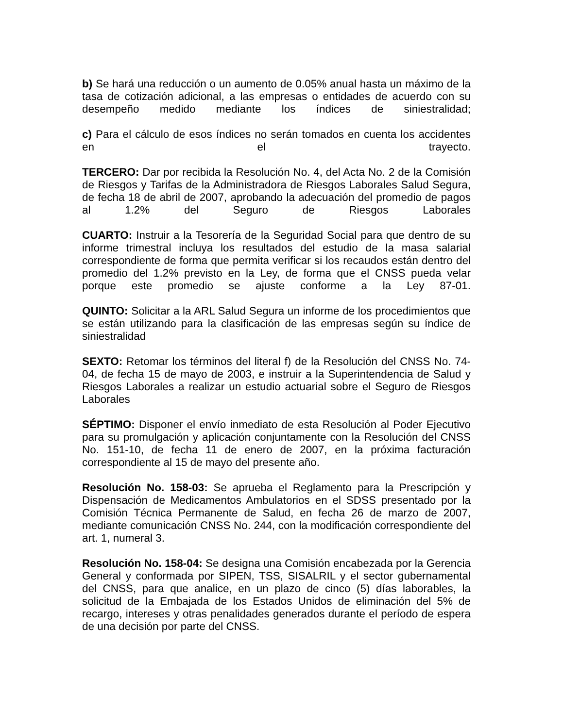b) Se hará una reducción o un aumento de 0.05% anual hasta un máximo de la tasa de cotización adicional, a las empresas o entidades de acuerdo con su desempeño medido mediante los índices de siniestralidad;
c) Para el cálculo de esos índices no serán tomados en cuenta los accidentes en el trayecto.
TERCERO: Dar por recibida la Resolución No. 4, del Acta No. 2 de la Comisión de Riesgos y Tarifas de la Administradora de Riesgos Laborales Salud Segura, de fecha 18 de abril de 2007, aprobando la adecuación del promedio de pagos al 1.2% del Seguro de Riesgos Laborales
CUARTO: Instruir a la Tesorería de la Seguridad Social para que dentro de su informe trimestral incluya los resultados del estudio de la masa salarial correspondiente de forma que permita verificar si los recaudos están dentro del promedio del 1.2% previsto en la Ley, de forma que el CNSS pueda velar porque este promedio se ajuste conforme a la Ley 87-01.
QUINTO: Solicitar a la ARL Salud Segura un informe de los procedimientos que se están utilizando para la clasificación de las empresas según su índice de siniestralidad
SEXTO: Retomar los términos del literal f) de la Resolución del CNSS No. 74-04, de fecha 15 de mayo de 2003, e instruir a la Superintendencia de Salud y Riesgos Laborales a realizar un estudio actuarial sobre el Seguro de Riesgos Laborales
SÉPTIMO: Disponer el envío inmediato de esta Resolución al Poder Ejecutivo para su promulgación y aplicación conjuntamente con la Resolución del CNSS No. 151-10, de fecha 11 de enero de 2007, en la próxima facturación correspondiente al 15 de mayo del presente año.
Resolución No. 158-03: Se aprueba el Reglamento para la Prescripción y Dispensación de Medicamentos Ambulatorios en el SDSS presentado por la Comisión Técnica Permanente de Salud, en fecha 26 de marzo de 2007, mediante comunicación CNSS No. 244, con la modificación correspondiente del art. 1, numeral 3.
Resolución No. 158-04: Se designa una Comisión encabezada por la Gerencia General y conformada por SIPEN, TSS, SISALRIL y el sector gubernamental del CNSS, para que analice, en un plazo de cinco (5) días laborables, la solicitud de la Embajada de los Estados Unidos de eliminación del 5% de recargo, intereses y otras penalidades generados durante el período de espera de una decisión por parte del CNSS.